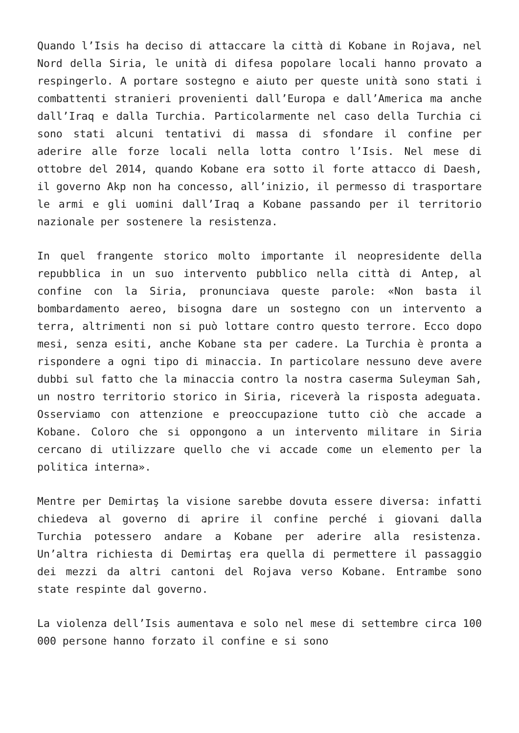Quando l’Isis ha deciso di attaccare la città di Kobane in Rojava, nel Nord della Siria, le unità di difesa popolare locali hanno provato a respingerlo. A portare sostegno e aiuto per queste unità sono stati i combattenti stranieri provenienti dall’Europa e dall’America ma anche dall’Iraq e dalla Turchia. Particolarmente nel caso della Turchia ci sono stati alcuni tentativi di massa di sfondare il confine per aderire alle forze locali nella lotta contro l’Isis. Nel mese di ottobre del 2014, quando Kobane era sotto il forte attacco di Daesh, il governo Akp non ha concesso, all’inizio, il permesso di trasportare le armi e gli uomini dall’Iraq a Kobane passando per il territorio nazionale per sostenere la resistenza.
In quel frangente storico molto importante il neopresidente della repubblica in un suo intervento pubblico nella città di Antep, al confine con la Siria, pronunciava queste parole: «Non basta il bombardamento aereo, bisogna dare un sostegno con un intervento a terra, altrimenti non si può lottare contro questo terrore. Ecco dopo mesi, senza esiti, anche Kobane sta per cadere. La Turchia è pronta a rispondere a ogni tipo di minaccia. In particolare nessuno deve avere dubbi sul fatto che la minaccia contro la nostra caserma Suleyman Sah, un nostro territorio storico in Siria, riceverà la risposta adeguata. Osserviamo con attenzione e preoccupazione tutto ciò che accade a Kobane. Coloro che si oppongono a un intervento militare in Siria cercano di utilizzare quello che vi accade come un elemento per la politica interna».
Mentre per Demirtaş la visione sarebbe dovuta essere diversa: infatti chiedeva al governo di aprire il confine perché i giovani dalla Turchia potessero andare a Kobane per aderire alla resistenza. Un’altra richiesta di Demirtaş era quella di permettere il passaggio dei mezzi da altri cantoni del Rojava verso Kobane. Entrambe sono state respinte dal governo.
La violenza dell’Isis aumentava e solo nel mese di settembre circa 100 000 persone hanno forzato il confine e si sono